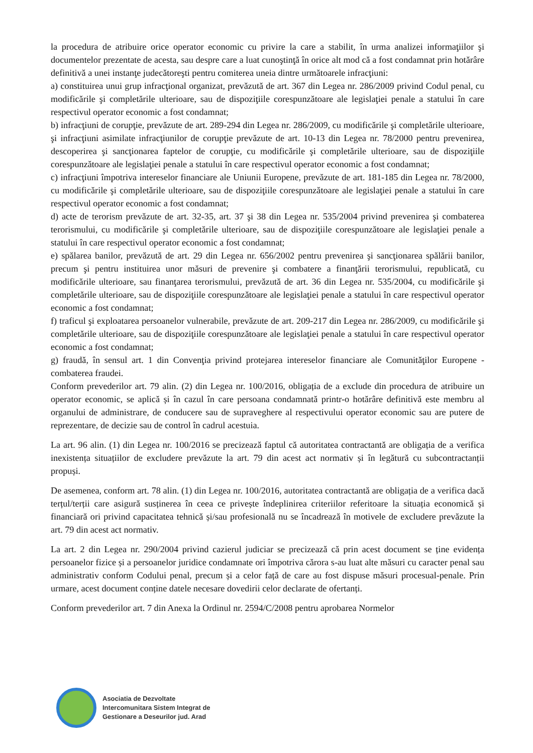la procedura de atribuire orice operator economic cu privire la care a stabilit, în urma analizei informaţiilor şi documentelor prezentate de acesta, sau despre care a luat cunoştinţă în orice alt mod că a fost condamnat prin hotărâre definitivă a unei instanţe judecătoreşti pentru comiterea uneia dintre următoarele infracţiuni:
a) constituirea unui grup infracţional organizat, prevăzută de art. 367 din Legea nr. 286/2009 privind Codul penal, cu modificările şi completările ulterioare, sau de dispoziţiile corespunzătoare ale legislaţiei penale a statului în care respectivul operator economic a fost condamnat;
b) infracţiuni de corupţie, prevăzute de art. 289-294 din Legea nr. 286/2009, cu modificările şi completările ulterioare, şi infracţiuni asimilate infracţiunilor de corupţie prevăzute de art. 10-13 din Legea nr. 78/2000 pentru prevenirea, descoperirea şi sancţionarea faptelor de corupţie, cu modificările şi completările ulterioare, sau de dispoziţiile corespunzătoare ale legislaţiei penale a statului în care respectivul operator economic a fost condamnat;
c) infracţiuni împotriva intereselor financiare ale Uniunii Europene, prevăzute de art. 181-185 din Legea nr. 78/2000, cu modificările şi completările ulterioare, sau de dispoziţiile corespunzătoare ale legislaţiei penale a statului în care respectivul operator economic a fost condamnat;
d) acte de terorism prevăzute de art. 32-35, art. 37 şi 38 din Legea nr. 535/2004 privind prevenirea şi combaterea terorismului, cu modificările şi completările ulterioare, sau de dispoziţiile corespunzătoare ale legislaţiei penale a statului în care respectivul operator economic a fost condamnat;
e) spălarea banilor, prevăzută de art. 29 din Legea nr. 656/2002 pentru prevenirea şi sancţionarea spălării banilor, precum şi pentru instituirea unor măsuri de prevenire şi combatere a finanţării terorismului, republicată, cu modificările ulterioare, sau finanţarea terorismului, prevăzută de art. 36 din Legea nr. 535/2004, cu modificările şi completările ulterioare, sau de dispoziţiile corespunzătoare ale legislaţiei penale a statului în care respectivul operator economic a fost condamnat;
f) traficul şi exploatarea persoanelor vulnerabile, prevăzute de art. 209-217 din Legea nr. 286/2009, cu modificările şi completările ulterioare, sau de dispoziţiile corespunzătoare ale legislaţiei penale a statului în care respectivul operator economic a fost condamnat;
g) fraudă, în sensul art. 1 din Convenţia privind protejarea intereselor financiare ale Comunităţilor Europene - combaterea fraudei.
Conform prevederilor art. 79 alin. (2) din Legea nr. 100/2016, obligația de a exclude din procedura de atribuire un operator economic, se aplică și în cazul în care persoana condamnată printr-o hotărâre definitivă este membru al organului de administrare, de conducere sau de supraveghere al respectivului operator economic sau are putere de reprezentare, de decizie sau de control în cadrul acestuia.
La art. 96 alin. (1) din Legea nr. 100/2016 se precizează faptul că autoritatea contractantă are obligația de a verifica inexistența situațiilor de excludere prevăzute la art. 79 din acest act normativ și în legătură cu subcontractanții propuși.
De asemenea, conform art. 78 alin. (1) din Legea nr. 100/2016, autoritatea contractantă are obligația de a verifica dacă terțul/terții care asigură susținerea în ceea ce privește îndeplinirea criteriilor referitoare la situația economică și financiară ori privind capacitatea tehnică și/sau profesională nu se încadrează în motivele de excludere prevăzute la art. 79 din acest act normativ.
La art. 2 din Legea nr. 290/2004 privind cazierul judiciar se precizează că prin acest document se ține evidența persoanelor fizice și a persoanelor juridice condamnate ori împotriva cărora s-au luat alte măsuri cu caracter penal sau administrativ conform Codului penal, precum și a celor față de care au fost dispuse măsuri procesual-penale. Prin urmare, acest document conține datele necesare dovedirii celor declarate de ofertanți.
Conform prevederilor art. 7 din Anexa la Ordinul nr. 2594/C/2008 pentru aprobarea Normelor
Asociatia de Dezvoltate
Intercomunitara Sistem Integrat de
Gestionare a Deseurilor jud. Arad